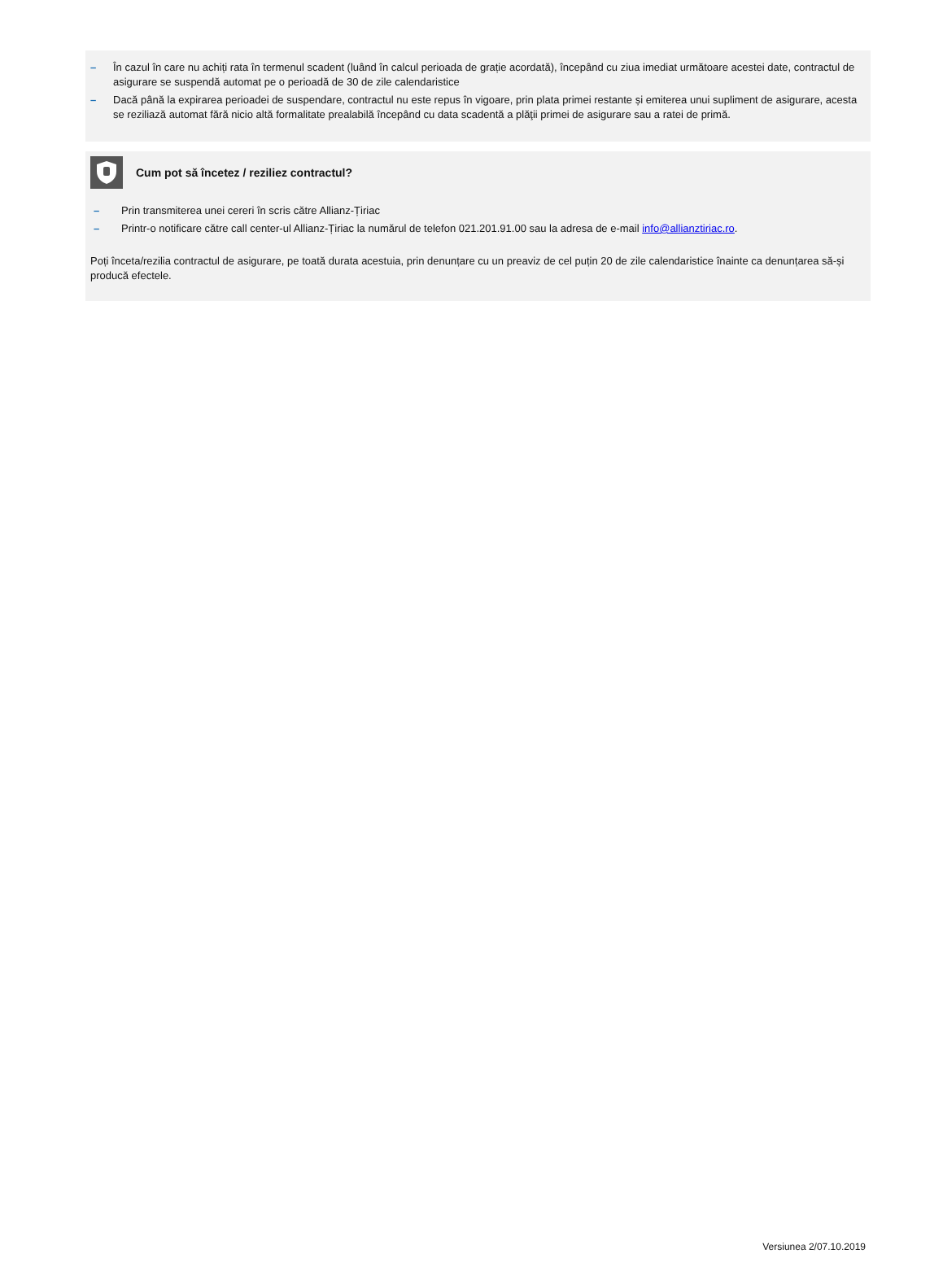– În cazul în care nu achiți rata în termenul scadent (luând în calcul perioada de grație acordată), începând cu ziua imediat următoare acestei date, contractul de asigurare se suspendă automat pe o perioadă de 30 de zile calendaristice
– Dacă până la expirarea perioadei de suspendare, contractul nu este repus în vigoare, prin plata primei restante și emiterea unui supliment de asigurare, acesta se reziliază automat fără nicio altă formalitate prealabilă începând cu data scadentă a plăţii primei de asigurare sau a ratei de primă.
Cum pot să încetez / reziliez contractul?
– Prin transmiterea unei cereri în scris către Allianz-Țiriac
– Printr-o notificare către call center-ul Allianz-Țiriac la numărul de telefon 021.201.91.00 sau la adresa de e-mail info@allianztiriac.ro.
Poți înceta/rezilia contractul de asigurare, pe toată durata acestuia, prin denunțare cu un preaviz de cel puțin 20 de zile calendaristice înainte ca denunțarea să-și producă efectele.
Versiunea 2/07.10.2019